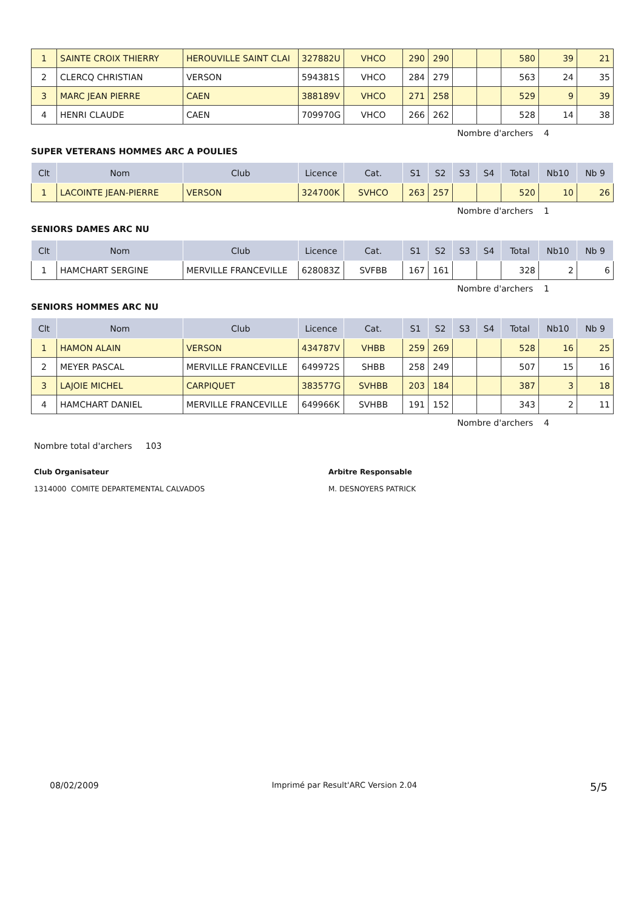| 1 | SAINTE CROIX THIERRY | HEROUVILLE SAINT CLAI | 327882U | VHCO | 290 | 290 | | | 580 | 39 | 21 |
| 2 | CLERCQ CHRISTIAN | VERSON | 594381S | VHCO | 284 | 279 | | | 563 | 24 | 35 |
| 3 | MARC JEAN PIERRE | CAEN | 388189V | VHCO | 271 | 258 | | | 529 | 9 | 39 |
| 4 | HENRI CLAUDE | CAEN | 709970G | VHCO | 266 | 262 | | | 528 | 14 | 38 |
Nombre d'archers 4
SUPER VETERANS HOMMES ARC A POULIES
| Clt | Nom | Club | Licence | Cat. | S1 | S2 | S3 | S4 | Total | Nb10 | Nb 9 |
| --- | --- | --- | --- | --- | --- | --- | --- | --- | --- | --- | --- |
| 1 | LACOINTE JEAN-PIERRE | VERSON | 324700K | SVHCO | 263 | 257 | | | 520 | 10 | 26 |
Nombre d'archers 1
SENIORS DAMES ARC NU
| Clt | Nom | Club | Licence | Cat. | S1 | S2 | S3 | S4 | Total | Nb10 | Nb 9 |
| --- | --- | --- | --- | --- | --- | --- | --- | --- | --- | --- | --- |
| 1 | HAMCHART SERGINE | MERVILLE FRANCEVILLE | 628083Z | SVFBB | 167 | 161 | | | 328 | 2 | 6 |
Nombre d'archers 1
SENIORS HOMMES ARC NU
| Clt | Nom | Club | Licence | Cat. | S1 | S2 | S3 | S4 | Total | Nb10 | Nb 9 |
| --- | --- | --- | --- | --- | --- | --- | --- | --- | --- | --- | --- |
| 1 | HAMON ALAIN | VERSON | 434787V | VHBB | 259 | 269 | | | 528 | 16 | 25 |
| 2 | MEYER PASCAL | MERVILLE FRANCEVILLE | 649972S | SHBB | 258 | 249 | | | 507 | 15 | 16 |
| 3 | LAJOIE MICHEL | CARPIQUET | 383577G | SVHBB | 203 | 184 | | | 387 | 3 | 18 |
| 4 | HAMCHART DANIEL | MERVILLE FRANCEVILLE | 649966K | SVHBB | 191 | 152 | | | 343 | 2 | 11 |
Nombre d'archers 4
Nombre total d'archers 103
Club Organisateur
1314000 COMITE DEPARTEMENTAL CALVADOS
Arbitre Responsable
M. DESNOYERS PATRICK
08/02/2009 Imprimé par Result'ARC Version 2.04 5/5